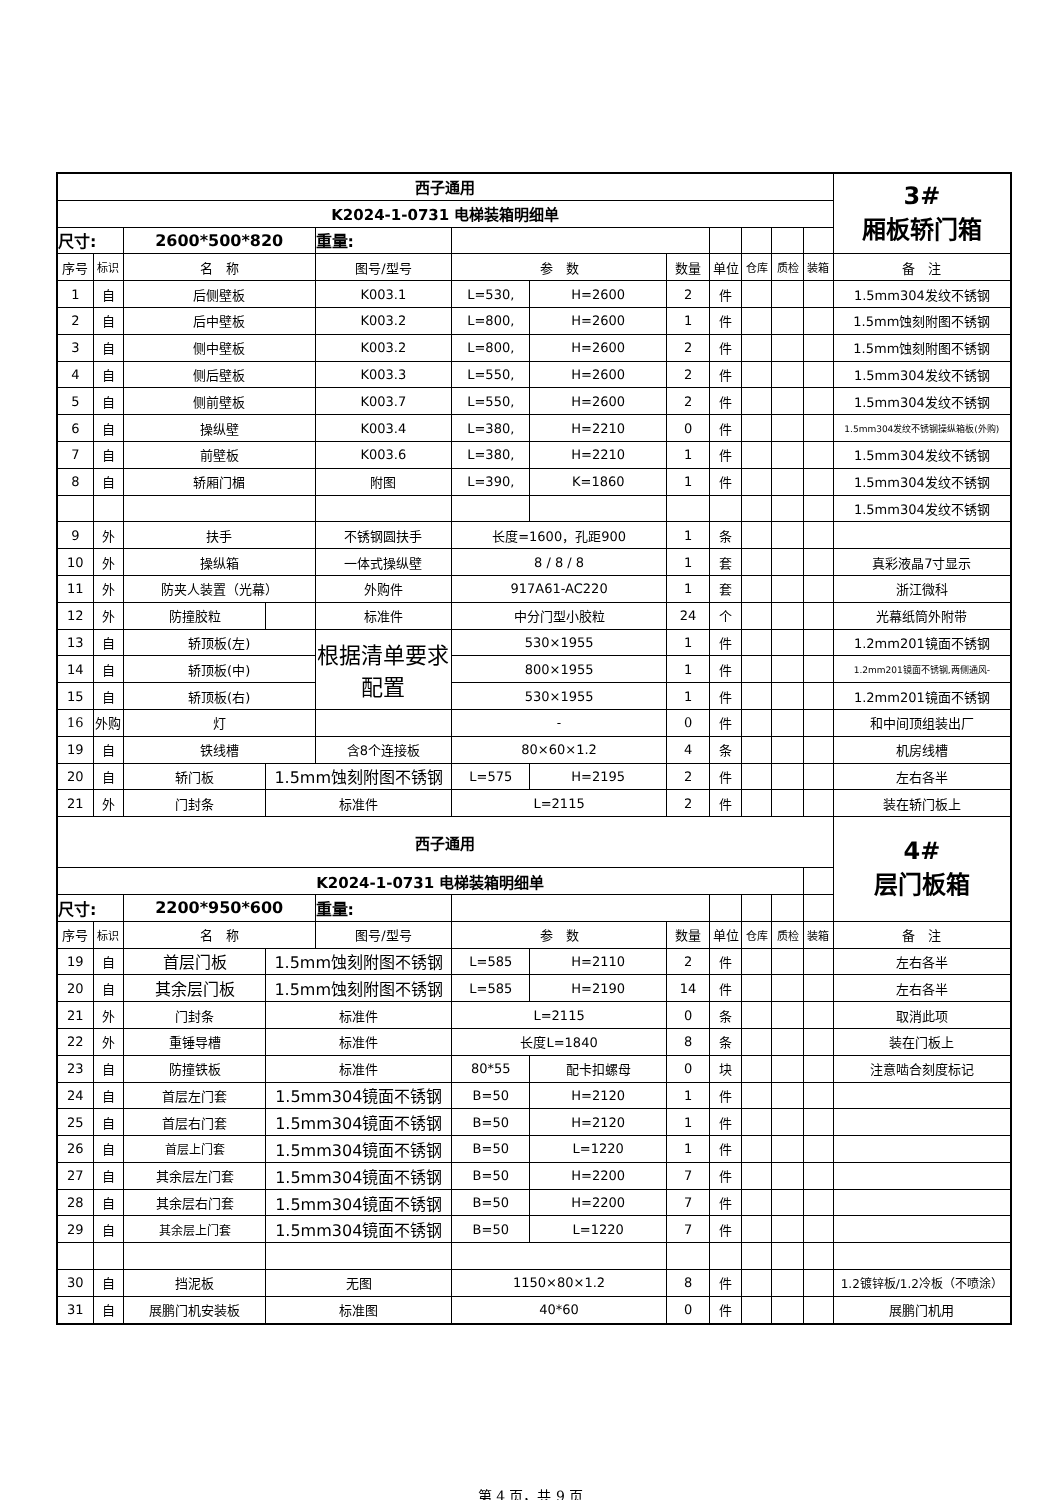| 西子通用 | | | | | | | | | | | | 3# 厢板轿门箱 |
| K2024-1-0731 电梯装箱明细单 | | | | | | | | | | | | |
| 尺寸: | | 2600*500*820 | | 重量: | | | | | | | | |
| 序号 | 标识 | 名 称 | | 图号/型号 | 参 数 | | 数量 | 单位 | 仓库 | 质检 | 装箱 | 备 注 |
| 1 | 自 | 后侧壁板 | | K003.1 | L=530, | H=2600 | 2 | 件 | | | | 1.5mm304发纹不锈钢 |
| 2 | 自 | 后中壁板 | | K003.2 | L=800, | H=2600 | 1 | 件 | | | | 1.5mm蚀刻附图不锈钢 |
| 3 | 自 | 侧中壁板 | | K003.2 | L=800, | H=2600 | 2 | 件 | | | | 1.5mm蚀刻附图不锈钢 |
| 4 | 自 | 侧后壁板 | | K003.3 | L=550, | H=2600 | 2 | 件 | | | | 1.5mm304发纹不锈钢 |
| 5 | 自 | 侧前壁板 | | K003.7 | L=550, | H=2600 | 2 | 件 | | | | 1.5mm304发纹不锈钢 |
| 6 | 自 | 操纵壁 | | K003.4 | L=380, | H=2210 | 0 | 件 | | | | 1.5mm304发纹不锈钢操纵箱板(外购) |
| 7 | 自 | 前壁板 | | K003.6 | L=380, | H=2210 | 1 | 件 | | | | 1.5mm304发纹不锈钢 |
| 8 | 自 | 轿厢门楣 | | 附图 | L=390, | K=1860 | 1 | 件 | | | | 1.5mm304发纹不锈钢 |
| | | | | | | | | | | | | 1.5mm304发纹不锈钢 |
| 9 | 外 | 扶手 | | 不锈钢圆扶手 | 长度=1600，孔距900 | | 1 | 条 | | | | |
| 10 | 外 | 操纵箱 | | 一体式操纵壁 | 8 / 8 / 8 | | 1 | 套 | | | | 真彩液晶7寸显示 |
| 11 | 外 | 防夹人装置（光幕） | | 外购件 | 917A61-AC220 | | 1 | 套 | | | | 浙江微科 |
| 12 | 外 | 防撞胶粒 | | 标准件 | 中分门型小胶粒 | | 24 | 个 | | | | 光幕纸筒外附带 |
| 13 | 自 | 轿顶板(左) | | 根据清单要求配置 | 530×1955 | | 1 | 件 | | | | 1.2mm201镜面不锈钢 |
| 14 | 自 | 轿顶板(中) | | | 800×1955 | | 1 | 件 | | | | 1.2mm201镜面不锈钢,两侧通风- |
| 15 | 自 | 轿顶板(右) | | | 530×1955 | | 1 | 件 | | | | 1.2mm201镜面不锈钢 |
| 16 | 外购 | 灯 | | | - | | 0 | 件 | | | | 和中间顶组装出厂 |
| 19 | 自 | 铁线槽 | | 含8个连接板 | 80×60×1.2 | | 4 | 条 | | | | 机房线槽 |
| 20 | 自 | 轿门板 | 1.5mm蚀刻附图不锈钢 | | L=575 | H=2195 | 2 | 件 | | | | 左右各半 |
| 21 | 外 | 门封条 | 标准件 | | L=2115 | | 2 | 件 | | | | 装在轿门板上 |
| 西子通用 | | | | | | | | | | | | 4# 层门板箱 |
| K2024-1-0731 电梯装箱明细单 | | | | | | | | | | | | |
| 尺寸: | | 2200*950*600 | | 重量: | | | | | | | | |
| 序号 | 标识 | 名 称 | | 图号/型号 | 参 数 | | 数量 | 单位 | 仓库 | 质检 | 装箱 | 备 注 |
| 19 | 自 | 首层门板 | 1.5mm蚀刻附图不锈钢 | | L=585 | H=2110 | 2 | 件 | | | | 左右各半 |
| 20 | 自 | 其余层门板 | 1.5mm蚀刻附图不锈钢 | | L=585 | H=2190 | 14 | 件 | | | | 左右各半 |
| 21 | 外 | 门封条 | 标准件 | | L=2115 | | 0 | 条 | | | | 取消此项 |
| 22 | 外 | 重锤导槽 | 标准件 | | 长度L=1840 | | 8 | 条 | | | | 装在门板上 |
| 23 | 自 | 防撞铁板 | 标准件 | | 80*55 | 配卡扣螺母 | 0 | 块 | | | | 注意啮合刻度标记 |
| 24 | 自 | 首层左门套 | 1.5mm304镜面不锈钢 | | B=50 | H=2120 | 1 | 件 | | | | |
| 25 | 自 | 首层右门套 | 1.5mm304镜面不锈钢 | | B=50 | H=2120 | 1 | 件 | | | | |
| 26 | 自 | 首层上门套 | 1.5mm304镜面不锈钢 | | B=50 | L=1220 | 1 | 件 | | | | |
| 27 | 自 | 其余层左门套 | 1.5mm304镜面不锈钢 | | B=50 | H=2200 | 7 | 件 | | | | |
| 28 | 自 | 其余层右门套 | 1.5mm304镜面不锈钢 | | B=50 | H=2200 | 7 | 件 | | | | |
| 29 | 自 | 其余层上门套 | 1.5mm304镜面不锈钢 | | B=50 | L=1220 | 7 | 件 | | | | |
| 30 | 自 | 挡泥板 | 无图 | | 1150×80×1.2 | | 8 | 件 | | | | 1.2镀锌板/1.2冷板（不喷涂） |
| 31 | 自 | 展鹏门机安装板 | 标准图 | | 40*60 | | 0 | 件 | | | | 展鹏门机用 |
第 4 页，共 9 页